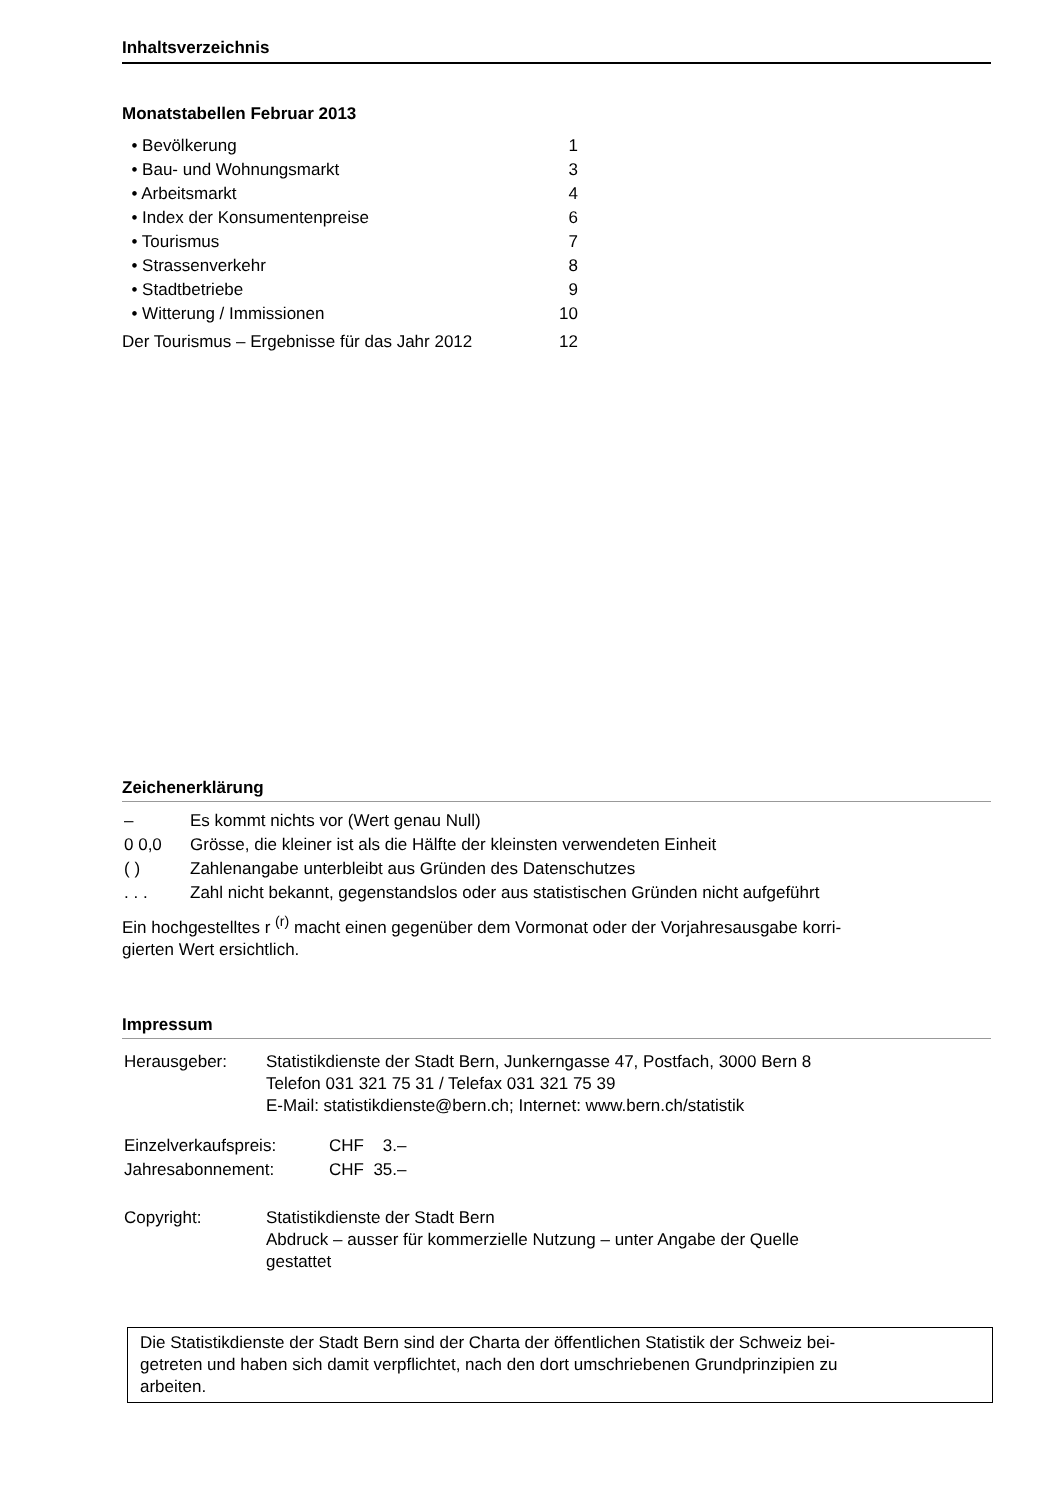Inhaltsverzeichnis
Monatstabellen Februar 2013
| • Bevölkerung | 1 |
| • Bau- und Wohnungsmarkt | 3 |
| • Arbeitsmarkt | 4 |
| • Index der Konsumentenpreise | 6 |
| • Tourismus | 7 |
| • Strassenverkehr | 8 |
| • Stadtbetriebe | 9 |
| • Witterung / Immissionen | 10 |
| Der Tourismus – Ergebnisse für das Jahr 2012 | 12 |
Zeichenerklärung
| – | Es kommt nichts vor (Wert genau Null) |
| 0 0,0 | Grösse, die kleiner ist als die Hälfte der kleinsten verwendeten Einheit |
| ( ) | Zahlenangabe unterbleibt aus Gründen des Datenschutzes |
| . . . | Zahl nicht bekannt, gegenstandslos oder aus statistischen Gründen nicht aufgeführt |
Ein hochgestelltes r <sup>(r)</sup> macht einen gegenüber dem Vormonat oder der Vorjahresausgabe korri-
gierten Wert ersichtlich.
Impressum
| Herausgeber: | Statistikdienste der Stadt Bern, Junkerngasse 47, Postfach, 3000 Bern 8 Telefon 031 321 75 31 / Telefax 031 321 75 39 E-Mail: statistikdienste@bern.ch; Internet: www.bern.ch/statistik |
| Einzelverkaufspreis: | CHF 3.– |
| Jahresabonnement: | CHF 35.– |
| Copyright: | Statistikdienste der Stadt Bern Abdruck – ausser für kommerzielle Nutzung – unter Angabe der Quelle gestattet |
Die Statistikdienste der Stadt Bern sind der Charta der öffentlichen Statistik der Schweiz bei-
getreten und haben sich damit verpflichtet, nach den dort umschriebenen Grundprinzipien zu
arbeiten.